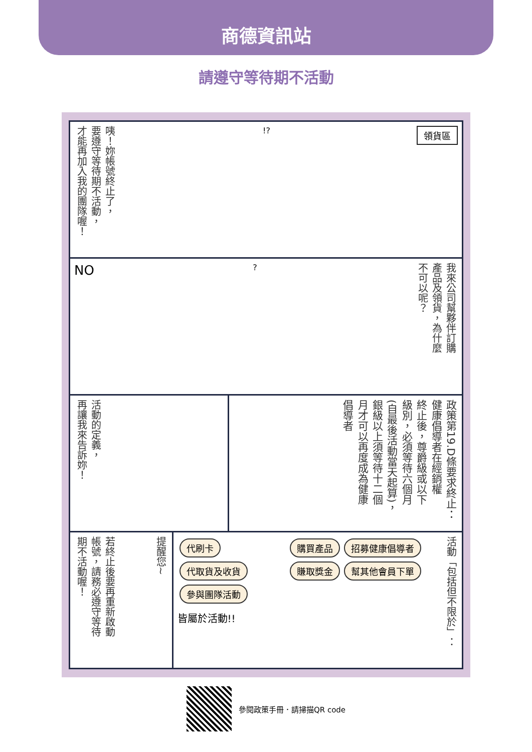商德資訊站
請遵守等待期不活動
咦！妳帳號終止了，
要遵守等待期不活動，
才能再加入我的團隊喔！
!?
領貨區
NO
?
我來公司幫夥伴訂購
產品及領貨，為什麼
不可以呢？
活動的定義，
再讓我來告訴妳！
政策第19.D條要求終止：
健康倡導者在經銷權
終止後，尊爵級或以下
級別，必須等待六個月
(自最後活動當天起算)，
銀級以上須等待十二個
月才可以再度成為健康
倡導者
若終止後要再重新啟動
帳號，請務必遵守等待
期不活動喔！
提醒您~
代刷卡 代取貨及收貨 參與團隊活動
皆屬於活動!!
購買產品 招募健康倡導者 賺取獎金 幫其他會員下單
活動「包括但不限於」：
參閱政策手冊．請掃描QR code